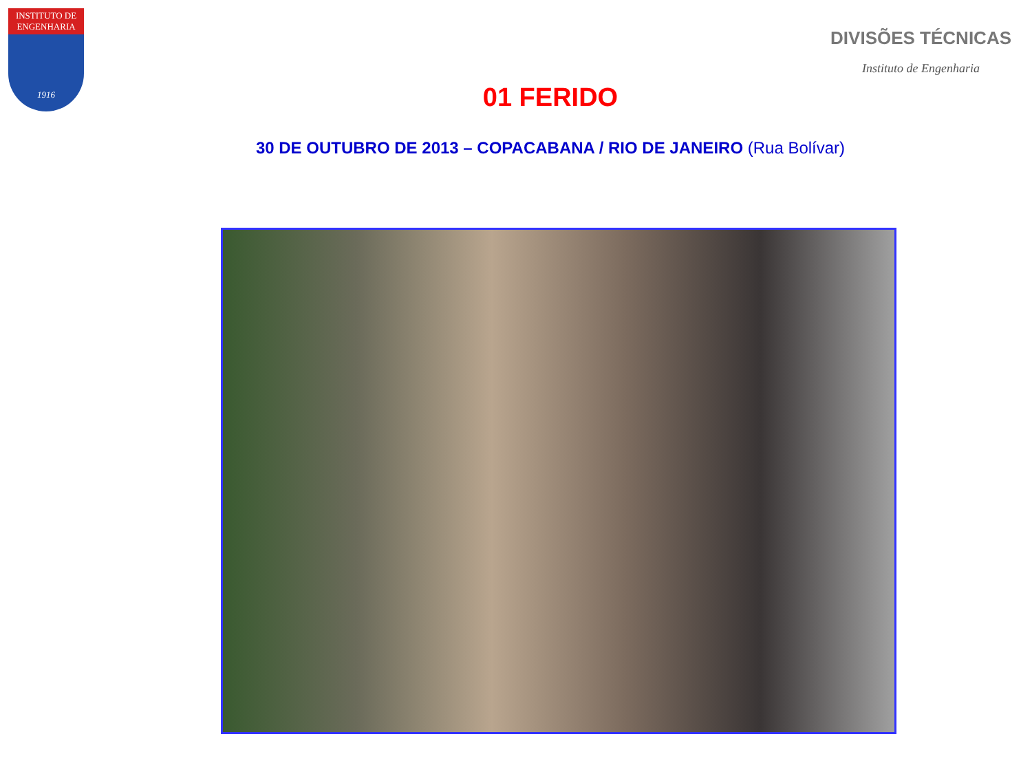INSTITUTO DE ENGENHARIA
1916
DIVISÕES TÉCNICAS
Instituto de Engenharia
01 FERIDO
30 DE OUTUBRO DE 2013 – COPACABANA / RIO DE JANEIRO (Rua Bolívar)